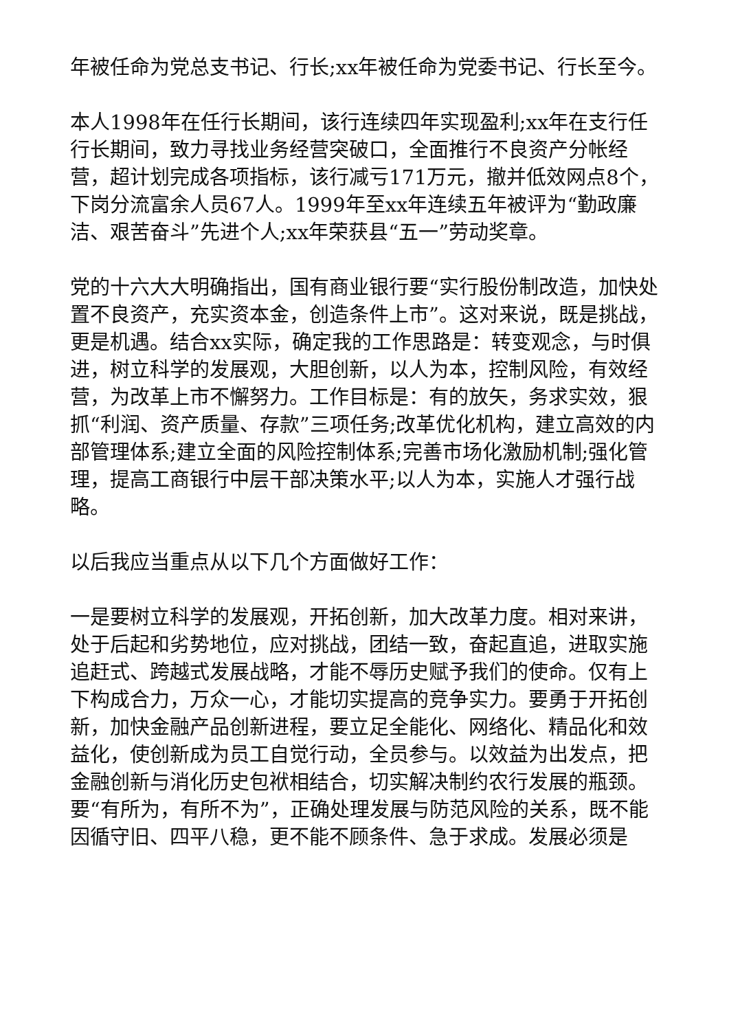年被任命为党总支书记、行长;xx年被任命为党委书记、行长至今。
本人1998年在任行长期间，该行连续四年实现盈利;xx年在支行任行长期间，致力寻找业务经营突破口，全面推行不良资产分帐经营，超计划完成各项指标，该行减亏171万元，撤并低效网点8个，下岗分流富余人员67人。1999年至xx年连续五年被评为“勤政廉洁、艰苦奋斗”先进个人;xx年荣获县“五一”劳动奖章。
党的十六大大明确指出，国有商业银行要“实行股份制改造，加快处置不良资产，充实资本金，创造条件上市”。这对来说，既是挑战，更是机遇。结合xx实际，确定我的工作思路是：转变观念，与时俱进，树立科学的发展观，大胆创新，以人为本，控制风险，有效经营，为改革上市不懈努力。工作目标是：有的放矢，务求实效，狠抓“利润、资产质量、存款”三项任务;改革优化机构，建立高效的内部管理体系;建立全面的风险控制体系;完善市场化激励机制;强化管理，提高工商银行中层干部决策水平;以人为本，实施人才强行战略。
以后我应当重点从以下几个方面做好工作：
一是要树立科学的发展观，开拓创新，加大改革力度。相对来讲，处于后起和劣势地位，应对挑战，团结一致，奋起直追，进取实施追赶式、跨越式发展战略，才能不辱历史赋予我们的使命。仅有上下构成合力，万众一心，才能切实提高的竞争实力。要勇于开拓创新，加快金融产品创新进程，要立足全能化、网络化、精品化和效益化，使创新成为员工自觉行动，全员参与。以效益为出发点，把金融创新与消化历史包袱相结合，切实解决制约农行发展的瓶颈。要“有所为，有所不为”，正确处理发展与防范风险的关系，既不能因循守旧、四平八稳，更不能不顾条件、急于求成。发展必须是